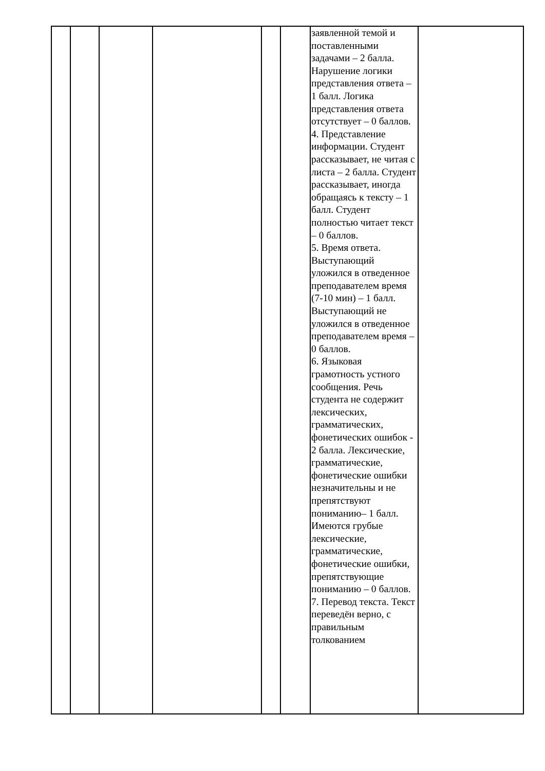| | | | | | | заявленной темой и поставленными задачами – 2 балла. Нарушение логики представления ответа – 1 балл. Логика представления ответа отсутствует – 0 баллов. 4. Представление информации. Студент рассказывает, не читая с листа – 2 балла. Студент рассказывает, иногда обращаясь к тексту – 1 балл. Студент полностью читает текст – 0 баллов. 5. Время ответа. Выступающий уложился в отведенное преподавателем время (7-10 мин) – 1 балл. Выступающий не уложился в отведенное преподавателем время – 0 баллов. 6. Языковая грамотность устного сообщения. Речь студента не содержит лексических, грамматических, фонетических ошибок - 2 балла. Лексические, грамматические, фонетические ошибки незначительны и не препятствуют пониманию– 1 балл. Имеются грубые лексические, грамматические, фонетические ошибки, препятствующие пониманию – 0 баллов. 7. Перевод текста. Текст переведён верно, с правильным толкованием | |